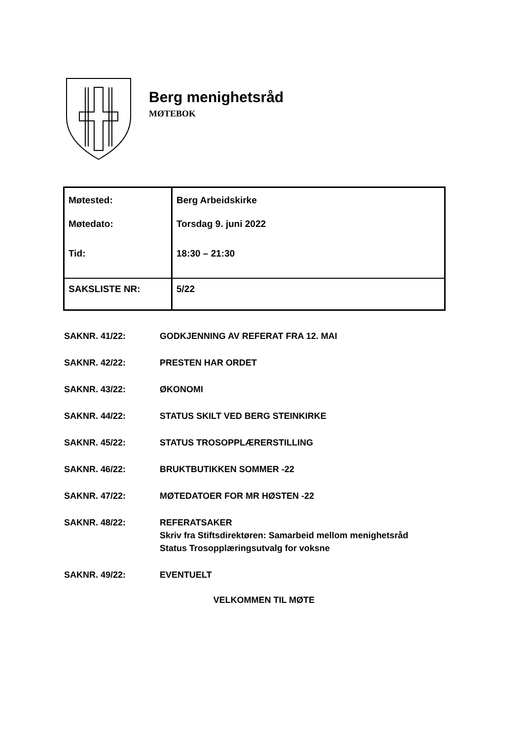Berg menighetsråd
MØTEBOK
| Møtested: | Berg Arbeidskirke |
| Møtedato: | Torsdag 9. juni 2022 |
| Tid: | 18:30 – 21:30 |
| SAKSLISTE NR: | 5/22 |
SAKNR. 41/22: GODKJENNING AV REFERAT FRA 12. MAI
SAKNR. 42/22: PRESTEN HAR ORDET
SAKNR. 43/22: ØKONOMI
SAKNR. 44/22: STATUS SKILT VED BERG STEINKIRKE
SAKNR. 45/22: STATUS TROSOPPLÆRERSTILLING
SAKNR. 46/22: BRUKTBUTIKKEN SOMMER -22
SAKNR. 47/22: MØTEDATOER FOR MR HØSTEN -22
SAKNR. 48/22: REFERATSAKER
Skriv fra Stiftsdirektøren: Samarbeid mellom menighetsråd
Status Trosopplæringsutvalg for voksne
SAKNR. 49/22: EVENTUELT
VELKOMMEN TIL MØTE